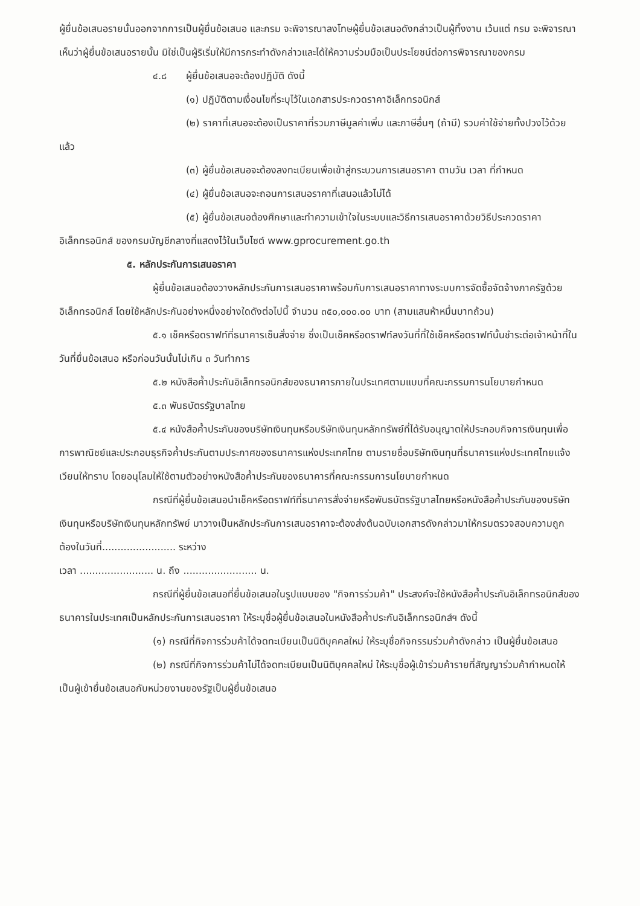ผู้ยื่นข้อเสนอรายนั้นออกจากการเป็นผู้ยื่นข้อเสนอ และกรม จะพิจารณาลงโทษผู้ยื่นข้อเสนอดังกล่าวเป็นผู้ทิ้งงาน เว้นแต่ กรม จะพิจารณาเห็นว่าผู้ยื่นข้อเสนอรายนั้น มิใช่เป็นผู้ริเริ่มให้มีการกระทำดังกล่าวและได้ให้ความร่วมมือเป็นประโยชน์ต่อการพิจารณาของกรม
๔.๘ ผู้ยื่นข้อเสนอจะต้องปฏิบัติ ดังนี้
(๑) ปฏิบัติตามเงื่อนไขที่ระบุไว้ในเอกสารประกวดราคาอิเล็กทรอนิกส์
(๒) ราคาที่เสนอจะต้องเป็นราคาที่รวมภาษีมูลค่าเพิ่ม และภาษีอื่นๆ (ถ้ามี) รวมค่าใช้จ่ายทั้งปวงไว้ด้วยแล้ว
(๓) ผู้ยื่นข้อเสนอจะต้องลงทะเบียนเพื่อเข้าสู่กระบวนการเสนอราคา ตามวัน เวลา ที่กำหนด
(๔) ผู้ยื่นข้อเสนอจะถอนการเสนอราคาที่เสนอแล้วไม่ได้
(๕) ผู้ยื่นข้อเสนอต้องศึกษาและทำความเข้าใจในระบบและวิธีการเสนอราคาด้วยวิธีประกวดราคาอิเล็กทรอนิกส์ ของกรมบัญชีกลางที่แสดงไว้ในเว็บไซต์ www.gprocurement.go.th
๕. หลักประกันการเสนอราคา
ผู้ยื่นข้อเสนอต้องวางหลักประกันการเสนอราคาพร้อมกับการเสนอราคาทางระบบการจัดซื้อจัดจ้างภาครัฐด้วยอิเล็กทรอนิกส์ โดยใช้หลักประกันอย่างหนึ่งอย่างใดดังต่อไปนี้ จำนวน ๓๕๐,๐๐๐.๐๐ บาท (สามแสนห้าหมื่นบาทถ้วน)
๕.๑ เช็คหรือดราฟท์ที่ธนาคารเซ็นสั่งจ่าย ซึ่งเป็นเช็คหรือดราฟท์ลงวันที่ที่ใช้เช็คหรือดราฟท์นั้นชำระต่อเจ้าหน้าที่ในวันที่ยื่นข้อเสนอ หรือก่อนวันนั้นไม่เกิน ๓ วันทำการ
๕.๒ หนังสือค้ำประกันอิเล็กทรอนิกส์ของธนาคารภายในประเทศตามแบบที่คณะกรรมการนโยบายกำหนด
๕.๓ พันธบัตรรัฐบาลไทย
๕.๔ หนังสือค้ำประกันของบริษัทเงินทุนหรือบริษัทเงินทุนหลักทรัพย์ที่ได้รับอนุญาตให้ประกอบกิจการเงินทุนเพื่อการพาณิชย์และประกอบธุรกิจค้ำประกันตามประกาศของธนาคารแห่งประเทศไทย ตามรายชื่อบริษัทเงินทุนที่ธนาคารแห่งประเทศไทยแจ้งเวียนให้ทราบ โดยอนุโลมให้ใช้ตามตัวอย่างหนังสือค้ำประกันของธนาคารที่คณะกรรมการนโยบายกำหนด
กรณีที่ผู้ยื่นข้อเสนอนำเช็คหรือดราฟท์ที่ธนาคารสั่งจ่ายหรือพันธบัตรรัฐบาลไทยหรือหนังสือค้ำประกันของบริษัทเงินทุนหรือบริษัทเงินทุนหลักทรัพย์ มาวางเป็นหลักประกันการเสนอราคาจะต้องส่งต้นฉบับเอกสารดังกล่าวมาให้กรมตรวจสอบความถูกต้องในวันที่........................ ระหว่าง
เวลา ........................ น. ถึง ........................ น.
กรณีที่ผู้ยื่นข้อเสนอที่ยื่นข้อเสนอในรูปแบบของ "กิจการร่วมค้า" ประสงค์จะใช้หนังสือค้ำประกันอิเล็กทรอนิกส์ของธนาคารในประเทศเป็นหลักประกันการเสนอราคา ให้ระบุชื่อผู้ยื่นข้อเสนอในหนังสือค้ำประกันอิเล็กทรอนิกส์ฯ ดังนี้
(๑) กรณีที่กิจการร่วมค้าได้จดทะเบียนเป็นนิติบุคคลใหม่ ให้ระบุชื่อกิจกรรมร่วมค้าดังกล่าว เป็นผู้ยื่นข้อเสนอ
(๒) กรณีที่กิจการร่วมค้าไม่ได้จดทะเบียนเป็นนิติบุคคลใหม่ ให้ระบุชื่อผู้เข้าร่วมค้ารายที่สัญญาร่วมค้ากำหนดให้เป็นผู้เข้ายื่นข้อเสนอกับหน่วยงานของรัฐเป็นผู้ยื่นข้อเสนอ